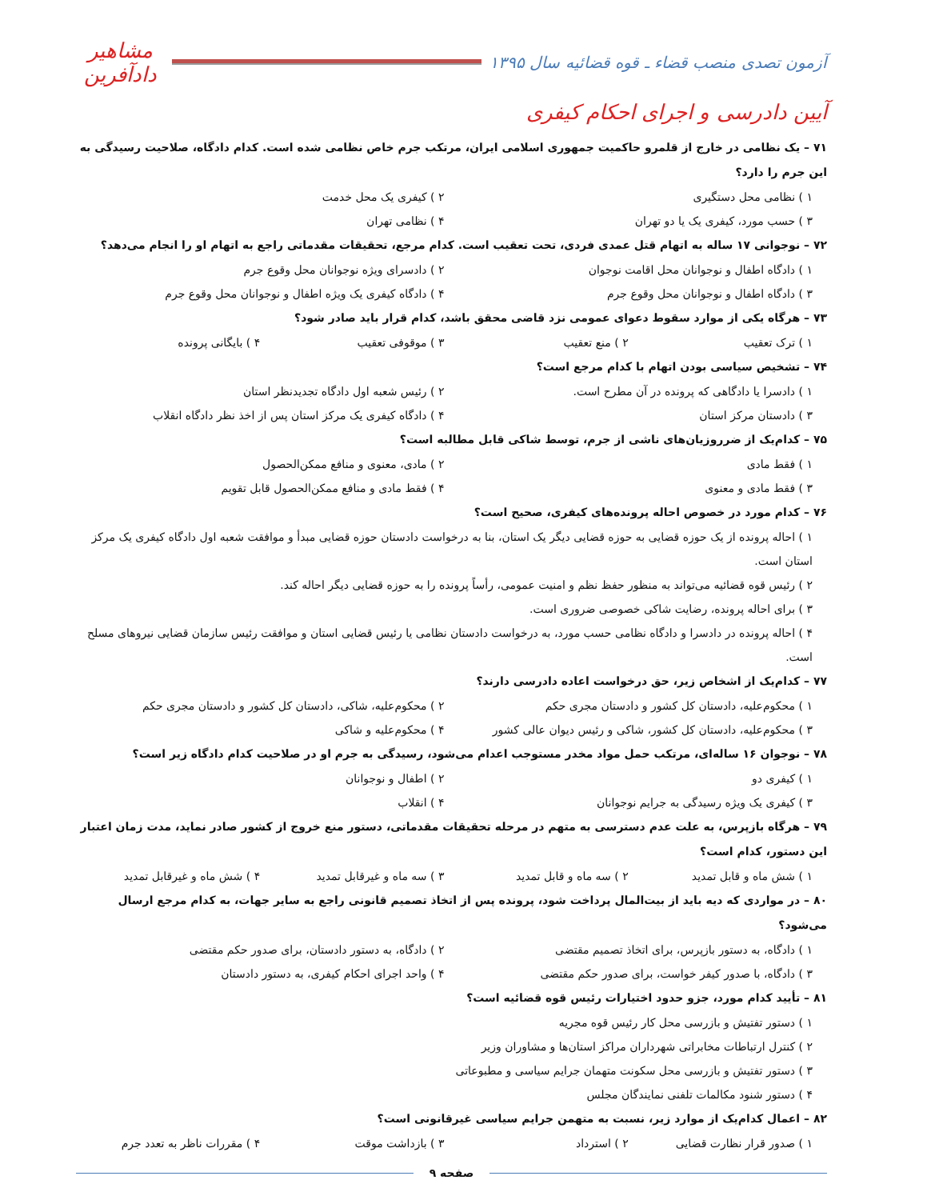آزمون تصدی منصب قضاء ـ قوه قضائیه سال ۱۳۹۵
مشاهیر دادآفرین
آیین دادرسی و اجرای احکام کیفری
۷۱ – یک نظامی در خارج از قلمرو حاکمیت جمهوری اسلامی ایران، مرتکب جرم خاص نظامی شده است. کدام دادگاه، صلاحیت رسیدگی به این جرم را دارد؟
۱ ) نظامی محل دستگیری
۲ ) کیفری یک محل خدمت
۳ ) حسب مورد، کیفری یک یا دو تهران
۴ ) نظامی تهران
۷۲ – نوجوانی ۱۷ ساله به اتهام قتل عمدی فردی، تحت تعقیب است. کدام مرجع، تحقیقات مقدماتی راجع به اتهام او را انجام می‌دهد؟
۱ ) دادگاه اطفال و نوجوانان محل اقامت نوجوان
۲ ) دادسرای ویژه نوجوانان محل وقوع جرم
۳ ) دادگاه اطفال و نوجوانان محل وقوع جرم
۴ ) دادگاه کیفری یک ویژه اطفال و نوجوانان محل وقوع جرم
۷۳ – هرگاه یکی از موارد سقوط دعوای عمومی نزد قاضی محقق باشد، کدام قرار باید صادر شود؟
۱ ) ترک تعقیب
۲ ) منع تعقیب
۳ ) موقوفی تعقیب
۴ ) بایگانی پرونده
۷۴ – تشخیص سیاسی بودن اتهام با کدام مرجع است؟
۱ ) دادسرا یا دادگاهی که پرونده در آن مطرح است.
۲ ) رئیس شعبه اول دادگاه تجدیدنظر استان
۳ ) دادستان مرکز استان
۴ ) دادگاه کیفری یک مرکز استان پس از اخذ نظر دادگاه انقلاب
۷۵ – کدام‌یک از ضرروزیان‌های ناشی از جرم، توسط شاکی قابل مطالبه است؟
۱ ) فقط مادی
۲ ) مادی، معنوی و منافع ممکن‌الحصول
۳ ) فقط مادی و معنوی
۴ ) فقط مادی و منافع ممکن‌الحصول قابل تقویم
۷۶ – کدام مورد در خصوص احاله پرونده‌های کیفری، صحیح است؟
۱ ) احاله پرونده از یک حوزه قضایی به حوزه قضایی دیگر یک استان، بنا به درخواست دادستان حوزه قضایی مبدأ و موافقت شعبه اول دادگاه کیفری یک مرکز استان است.
۲ ) رئیس قوه قضائیه می‌تواند به منظور حفظ نظم و امنیت عمومی، رأساً پرونده را به حوزه قضایی دیگر احاله کند.
۳ ) برای احاله پرونده، رضایت شاکی خصوصی ضروری است.
۴ ) احاله پرونده در دادسرا و دادگاه نظامی حسب مورد، به درخواست دادستان نظامی یا رئیس قضایی استان و موافقت رئیس سازمان قضایی نیروهای مسلح است.
۷۷ – کدام‌یک از اشخاص زیر، حق درخواست اعاده دادرسی دارند؟
۱ ) محکوم‌علیه، دادستان کل کشور و دادستان مجری حکم
۲ ) محکوم‌علیه، شاکی، دادستان کل کشور و دادستان مجری حکم
۳ ) محکوم‌علیه، دادستان کل کشور، شاکی و رئیس دیوان عالی کشور
۴ ) محکوم‌علیه و شاکی
۷۸ – نوجوان ۱۶ ساله‌ای، مرتکب حمل مواد مخدر مستوجب اعدام می‌شود، رسیدگی به جرم او در صلاحیت کدام دادگاه زیر است؟
۱ ) کیفری دو
۲ ) اطفال و نوجوانان
۳ ) کیفری یک ویژه رسیدگی به جرایم نوجوانان
۴ ) انقلاب
۷۹ – هرگاه بازپرس، به علت عدم دسترسی به متهم در مرحله تحقیقات مقدماتی، دستور منع خروج از کشور صادر نماید، مدت زمان اعتبار این دستور، کدام است؟
۱ ) شش ماه و قابل تمدید
۲ ) سه ماه و قابل تمدید
۳ ) سه ماه و غیرقابل تمدید
۴ ) شش ماه و غیرقابل تمدید
۸۰ – در مواردی که دیه باید از بیت‌المال پرداخت شود، پرونده پس از اتخاذ تصمیم قانونی راجع به سایر جهات، به کدام مرجع ارسال می‌شود؟
۱ ) دادگاه، به دستور بازپرس، برای اتخاذ تصمیم مقتضی
۲ ) دادگاه، به دستور دادستان، برای صدور حکم مقتضی
۳ ) دادگاه، با صدور کیفر خواست، برای صدور حکم مقتضی
۴ ) واحد اجرای احکام کیفری، به دستور دادستان
۸۱ – تأیید کدام مورد، جزو حدود اختیارات رئیس قوه قضائیه است؟
۱ ) دستور تفتیش و بازرسی محل کار رئیس قوه مجریه
۲ ) کنترل ارتباطات مخابراتی شهرداران مراکز استان‌ها و مشاوران وزیر
۳ ) دستور تفتیش و بازرسی محل سکونت متهمان جرایم سیاسی و مطبوعاتی
۴ ) دستور شنود مکالمات تلفنی نمایندگان مجلس
۸۲ – اعمال کدام‌یک از موارد زیر، نسبت به متهمن جرایم سیاسی غیرقانونی است؟
۱ ) صدور قرار نظارت قضایی
۲ ) استرداد
۳ ) بازداشت موقت
۴ ) مقررات ناظر به تعدد جرم
صفحه ۹